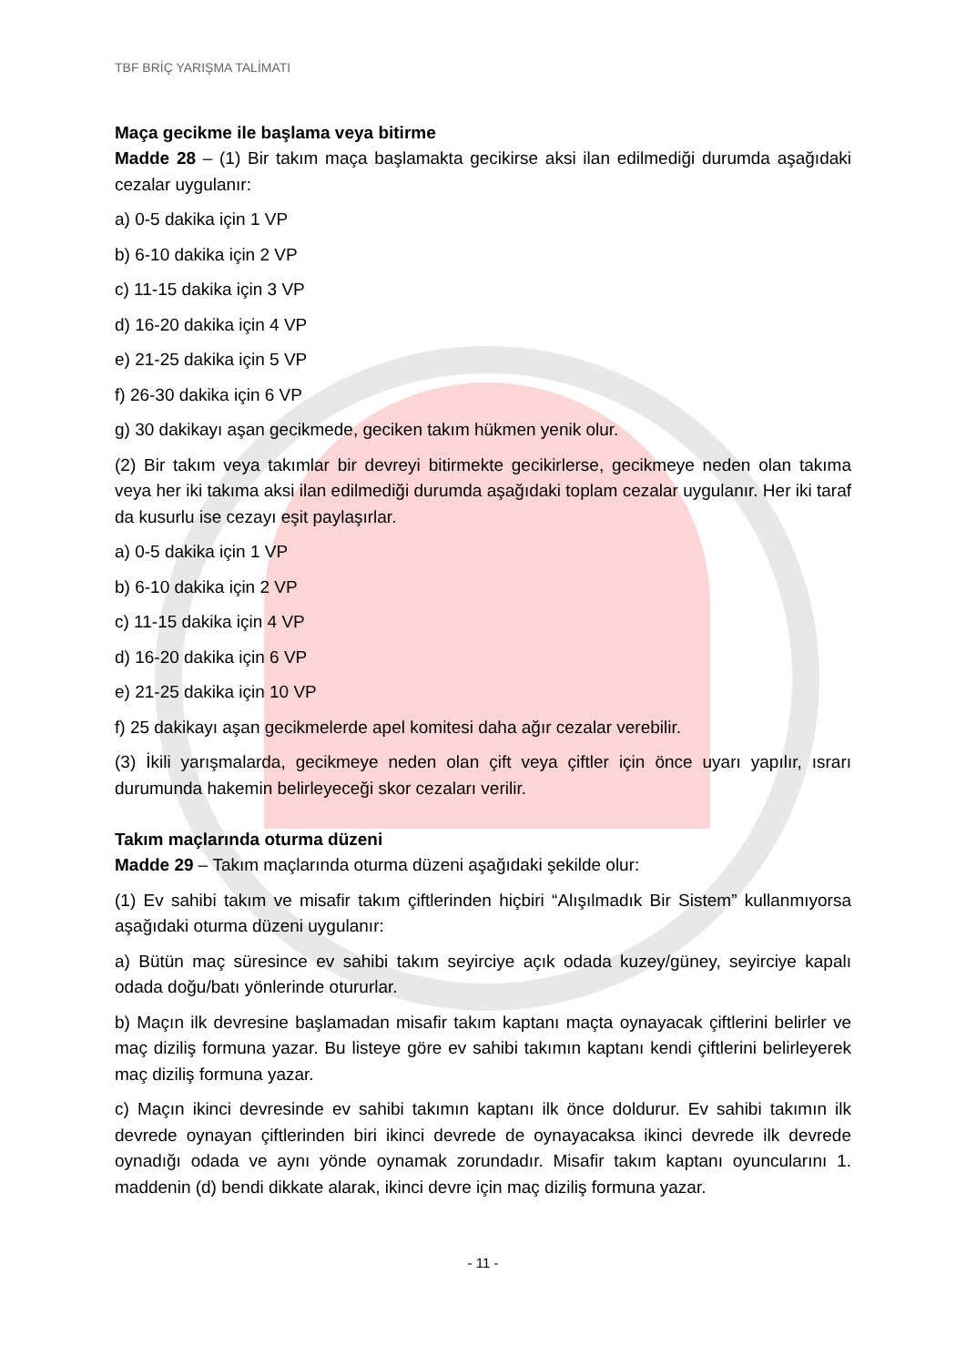TBF BRİÇ YARIŞMA TALİMATI
Maça gecikme ile başlama veya bitirme
Madde 28 – (1) Bir takım maça başlamakta gecikirse aksi ilan edilmediği durumda aşağıdaki cezalar uygulanır:
a) 0-5 dakika için 1 VP
b) 6-10 dakika için 2 VP
c) 11-15 dakika için 3 VP
d) 16-20 dakika için 4 VP
e) 21-25 dakika için 5 VP
f) 26-30 dakika için 6 VP
g) 30 dakikayı aşan gecikmede, geciken takım hükmen yenik olur.
(2) Bir takım veya takımlar bir devreyi bitirmekte gecikirlerse, gecikmeye neden olan takıma veya her iki takıma aksi ilan edilmediği durumda aşağıdaki toplam cezalar uygulanır. Her iki taraf da kusurlu ise cezayı eşit paylaşırlar.
a) 0-5 dakika için 1 VP
b) 6-10 dakika için 2 VP
c) 11-15 dakika için 4 VP
d) 16-20 dakika için 6 VP
e) 21-25 dakika için 10 VP
f) 25 dakikayı aşan gecikmelerde apel komitesi daha ağır cezalar verebilir.
(3) İkili yarışmalarda, gecikmeye neden olan çift veya çiftler için önce uyarı yapılır, ısrarı durumunda hakemin belirleyeceği skor cezaları verilir.
Takım maçlarında oturma düzeni
Madde 29 – Takım maçlarında oturma düzeni aşağıdaki şekilde olur:
(1) Ev sahibi takım ve misafir takım çiftlerinden hiçbiri “Alışılmadık Bir Sistem” kullanmıyorsa aşağıdaki oturma düzeni uygulanır:
a) Bütün maç süresince ev sahibi takım seyirciye açık odada kuzey/güney, seyirciye kapalı odada doğu/batı yönlerinde otururlar.
b) Maçın ilk devresine başlamadan misafir takım kaptanı maçta oynayacak çiftlerini belirler ve maç diziliş formuna yazar. Bu listeye göre ev sahibi takımın kaptanı kendi çiftlerini belirleyerek maç diziliş formuna yazar.
c) Maçın ikinci devresinde ev sahibi takımın kaptanı ilk önce doldurur. Ev sahibi takımın ilk devrede oynayan çiftlerinden biri ikinci devrede de oynayacaksa ikinci devrede ilk devrede oynadığı odada ve aynı yönde oynamak zorundadır. Misafir takım kaptanı oyuncularını 1. maddenin (d) bendi dikkate alarak, ikinci devre için maç diziliş formuna yazar.
- 11 -